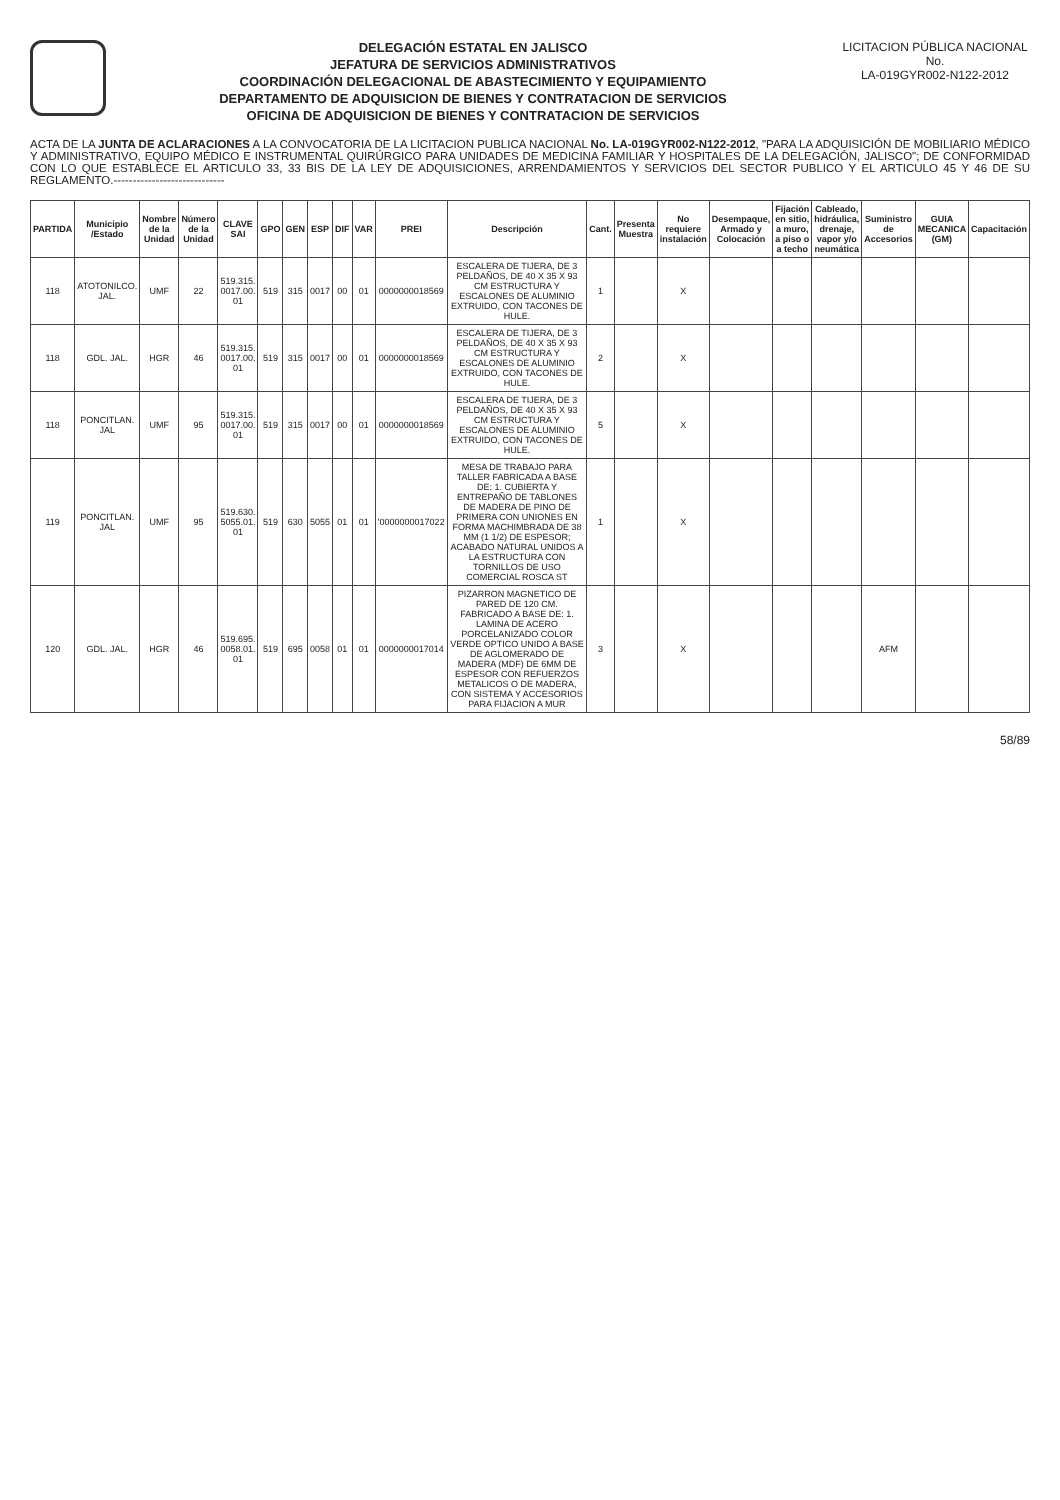DELEGACIÓN ESTATAL EN JALISCO
JEFATURA DE SERVICIOS ADMINISTRATIVOS
COORDINACIÓN DELEGACIONAL DE ABASTECIMIENTO Y EQUIPAMIENTO
DEPARTAMENTO DE ADQUISICION DE BIENES Y CONTRATACION DE SERVICIOS
OFICINA DE ADQUISICION DE BIENES Y CONTRATACION DE SERVICIOS
LICITACION PÚBLICA NACIONAL
No.
LA-019GYR002-N122-2012
ACTA DE LA JUNTA DE ACLARACIONES A LA CONVOCATORIA DE LA LICITACION PUBLICA NACIONAL No. LA-019GYR002-N122-2012, "PARA LA ADQUISICIÓN DE MOBILIARIO MÉDICO Y ADMINISTRATIVO, EQUIPO MÉDICO E INSTRUMENTAL QUIRÚRGICO PARA UNIDADES DE MEDICINA FAMILIAR Y HOSPITALES DE LA DELEGACIÓN, JALISCO"; DE CONFORMIDAD CON LO QUE ESTABLECE EL ARTICULO 33, 33 BIS DE LA LEY DE ADQUISICIONES, ARRENDAMIENTOS Y SERVICIOS DEL SECTOR PUBLICO Y EL ARTICULO 45 Y 46 DE SU REGLAMENTO.-----------------------------
| PARTIDA | Municipio /Estado | Nombre de la Unidad | Número de la Unidad | CLAVE SAI | GPO | GEN | ESP | DIF | VAR | PREI | Descripción | Cant. | Presenta Muestra | No requiere instalación | Desempaque, Armado y Colocación | Fijación en sitio, a muro, a piso o a techo | Cableado, hidráulica, drenaje, vapor y/o neumática | Suministro de Accesorios | GUIA MECANICA (GM) | Capacitación |
| --- | --- | --- | --- | --- | --- | --- | --- | --- | --- | --- | --- | --- | --- | --- | --- | --- | --- | --- | --- | --- |
| 118 | ATOTONILCO. JAL. | UMF | 22 | 519.315. 0017.00. 01 | 519 | 315 | 0017 | 00 | 01 | 0000000018569 | ESCALERA DE TIJERA, DE 3 PELDAÑOS, DE 40 X 35 X 93 CM ESTRUCTURA Y ESCALONES DE ALUMINIO EXTRUIDO, CON TACONES DE HULE. | 1 | | X | | | | | | |
| 118 | GDL. JAL. | HGR | 46 | 519.315. 0017.00. 01 | 519 | 315 | 0017 | 00 | 01 | 0000000018569 | ESCALERA DE TIJERA, DE 3 PELDAÑOS, DE 40 X 35 X 93 CM ESTRUCTURA Y ESCALONES DE ALUMINIO EXTRUIDO, CON TACONES DE HULE. | 2 | | X | | | | | | |
| 118 | PONCITLAN. JAL | UMF | 95 | 519.315. 0017.00. 01 | 519 | 315 | 0017 | 00 | 01 | 0000000018569 | ESCALERA DE TIJERA, DE 3 PELDAÑOS, DE 40 X 35 X 93 CM ESTRUCTURA Y ESCALONES DE ALUMINIO EXTRUIDO, CON TACONES DE HULE. | 5 | | X | | | | | | |
| 119 | PONCITLAN. JAL | UMF | 95 | 519.630. 5055.01. 01 | 519 | 630 | 5055 | 01 | 01 | '0000000017022 | MESA DE TRABAJO PARA TALLER FABRICADA A BASE DE: 1. CUBIERTA Y ENTREPAÑO DE TABLONES DE MADERA DE PINO DE PRIMERA CON UNIONES EN FORMA MACHIMBRADA DE 38 MM (1 1/2) DE ESPESOR; ACABADO NATURAL UNIDOS A LA ESTRUCTURA CON TORNILLOS DE USO COMERCIAL ROSCA ST | 1 | | X | | | | | | |
| 120 | GDL. JAL. | HGR | 46 | 519.695. 0058.01. 01 | 519 | 695 | 0058 | 01 | 01 | 0000000017014 | PIZARRON MAGNETICO DE PARED DE 120 CM. FABRICADO A BASE DE: 1. LAMINA DE ACERO PORCELANIZADO COLOR VERDE OPTICO UNIDO A BASE DE AGLOMERADO DE MADERA (MDF) DE 6MM DE ESPESOR CON REFUERZOS METALICOS O DE MADERA, CON SISTEMA Y ACCESORIOS PARA FIJACION A MUR | 3 | | X | | | | AFM | | |
58/89